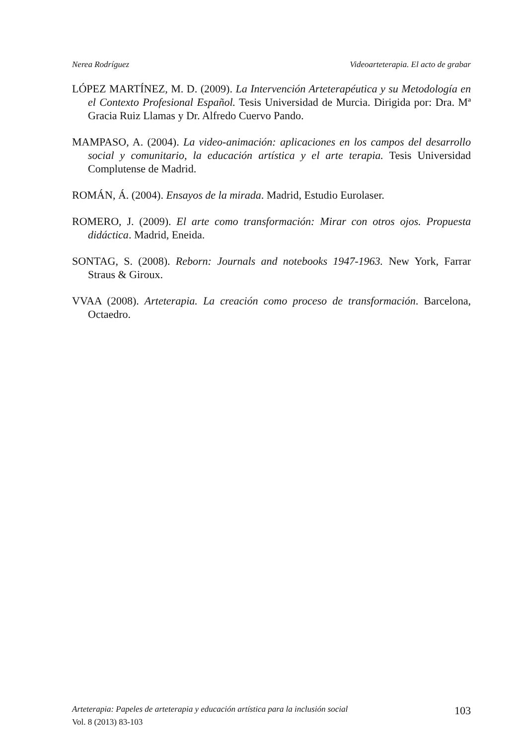Nerea Rodríguez Videoarteterapia. El acto de grabar
LÓPEZ MARTÍNEZ, M. D. (2009). La Intervención Arteterapéutica y su Metodología en el Contexto Profesional Español. Tesis Universidad de Murcia. Dirigida por: Dra. Mª Gracia Ruiz Llamas y Dr. Alfredo Cuervo Pando.
MAMPASO, A. (2004). La video-animación: aplicaciones en los campos del desarrollo social y comunitario, la educación artística y el arte terapia. Tesis Universidad Complutense de Madrid.
ROMÁN, Á. (2004). Ensayos de la mirada. Madrid, Estudio Eurolaser.
ROMERO, J. (2009). El arte como transformación: Mirar con otros ojos. Propuesta didáctica. Madrid, Eneida.
SONTAG, S. (2008). Reborn: Journals and notebooks 1947-1963. New York, Farrar Straus & Giroux.
VVAA (2008). Arteterapia. La creación como proceso de transformación. Barcelona, Octaedro.
Arteterapia: Papeles de arteterapia y educación artística para la inclusión social 103
Vol. 8 (2013) 83-103